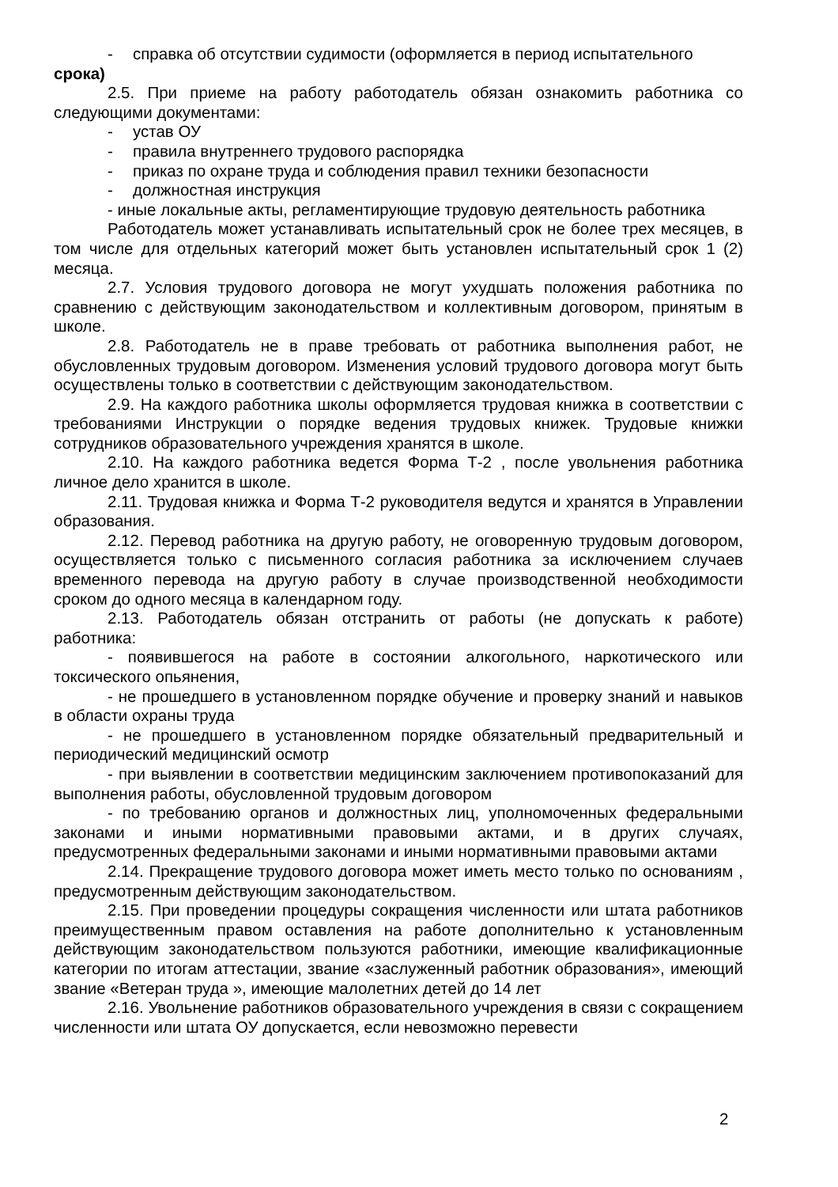- справка об отсутствии судимости (оформляется в период испытательного
срока)
2.5. При приеме на работу работодатель обязан ознакомить работника со следующими документами:
- устав ОУ
- правила внутреннего трудового распорядка
- приказ по охране труда и соблюдения правил техники безопасности
- должностная инструкция
- иные локальные акты, регламентирующие трудовую деятельность работника
Работодатель может устанавливать испытательный срок не более трех месяцев, в том числе для отдельных категорий может быть установлен испытательный срок 1 (2) месяца.
2.7. Условия трудового договора не могут ухудшать положения работника по сравнению с действующим законодательством и коллективным договором, принятым в школе.
2.8. Работодатель не в праве требовать от работника выполнения работ, не обусловленных трудовым договором. Изменения условий трудового договора могут быть осуществлены только в соответствии с действующим законодательством.
2.9. На каждого работника школы оформляется трудовая книжка в соответствии с требованиями Инструкции о порядке ведения трудовых книжек. Трудовые книжки сотрудников образовательного учреждения хранятся в школе.
2.10. На каждого работника ведется Форма Т-2 , после увольнения работника личное дело хранится в школе.
2.11. Трудовая книжка и Форма Т-2 руководителя ведутся и хранятся в Управлении образования.
2.12. Перевод работника на другую работу, не оговоренную трудовым договором, осуществляется только с письменного согласия работника за исключением случаев временного перевода на другую работу в случае производственной необходимости сроком до одного месяца в календарном году.
2.13. Работодатель обязан отстранить от работы (не допускать к работе) работника:
- появившегося на работе в состоянии алкогольного, наркотического или токсического опьянения,
- не прошедшего в установленном порядке обучение и проверку знаний и навыков в области охраны труда
- не прошедшего в установленном порядке обязательный предварительный и периодический медицинский осмотр
- при выявлении в соответствии медицинским заключением противопоказаний для выполнения работы, обусловленной трудовым договором
- по требованию органов и должностных лиц, уполномоченных федеральными законами и иными нормативными правовыми актами, и в других случаях, предусмотренных федеральными законами и иными нормативными правовыми актами
2.14. Прекращение трудового договора может иметь место только по основаниям , предусмотренным действующим законодательством.
2.15. При проведении процедуры сокращения численности или штата работников преимущественным правом оставления на работе дополнительно к установленным действующим законодательством пользуются работники, имеющие квалификационные категории по итогам аттестации, звание «заслуженный работник образования», имеющий звание «Ветеран труда », имеющие малолетних детей до 14 лет
2.16. Увольнение работников образовательного учреждения в связи с сокращением численности или штата ОУ допускается, если невозможно перевести
2